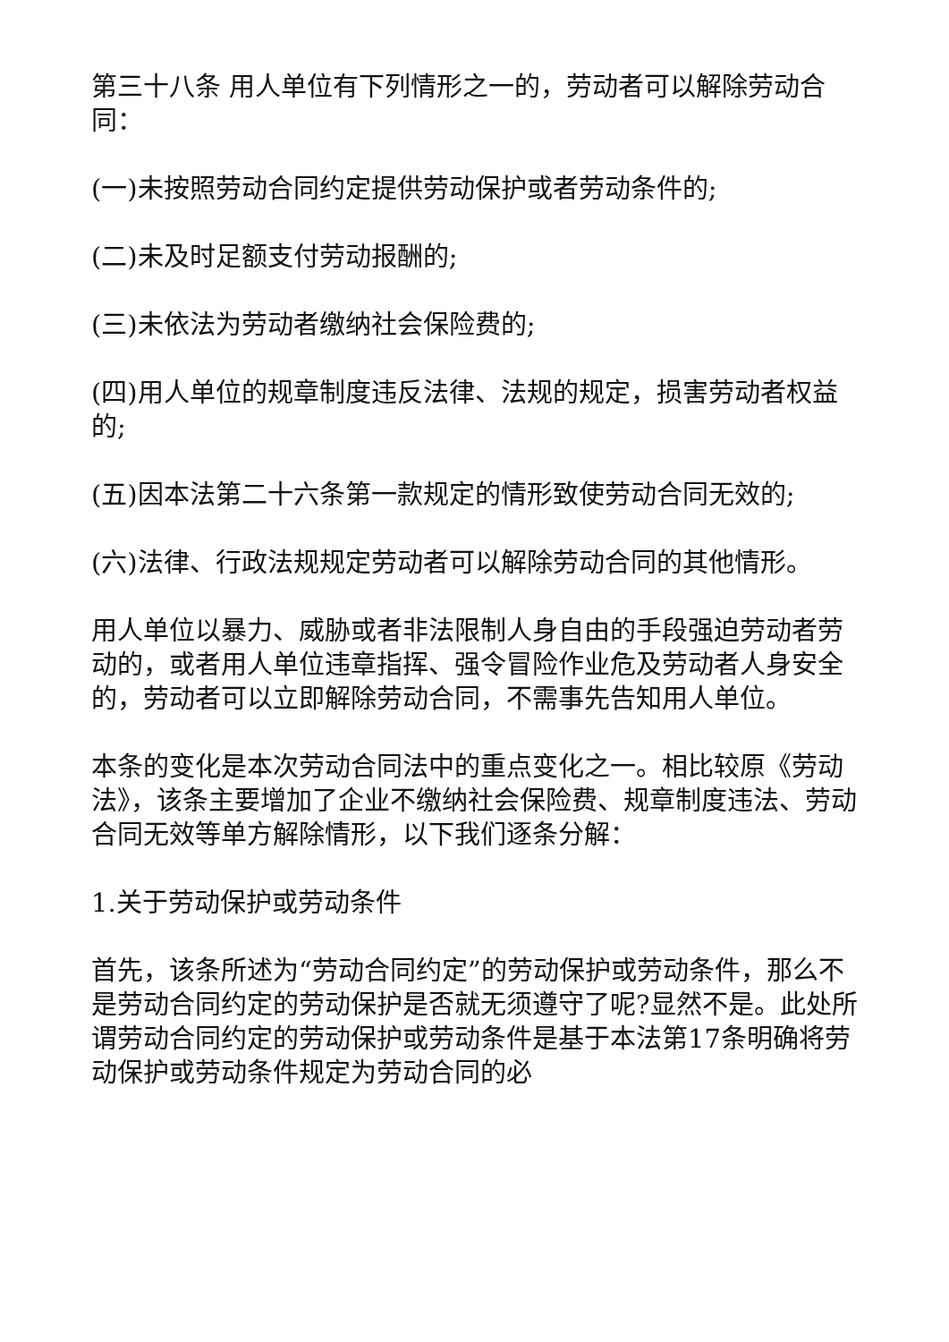第三十八条 用人单位有下列情形之一的，劳动者可以解除劳动合同：
(一)未按照劳动合同约定提供劳动保护或者劳动条件的;
(二)未及时足额支付劳动报酬的;
(三)未依法为劳动者缴纳社会保险费的;
(四)用人单位的规章制度违反法律、法规的规定，损害劳动者权益的;
(五)因本法第二十六条第一款规定的情形致使劳动合同无效的;
(六)法律、行政法规规定劳动者可以解除劳动合同的其他情形。
用人单位以暴力、威胁或者非法限制人身自由的手段强迫劳动者劳动的，或者用人单位违章指挥、强令冒险作业危及劳动者人身安全的，劳动者可以立即解除劳动合同，不需事先告知用人单位。
本条的变化是本次劳动合同法中的重点变化之一。相比较原《劳动法》，该条主要增加了企业不缴纳社会保险费、规章制度违法、劳动合同无效等单方解除情形，以下我们逐条分解：
1.关于劳动保护或劳动条件
首先，该条所述为“劳动合同约定”的劳动保护或劳动条件，那么不是劳动合同约定的劳动保护是否就无须遵守了呢?显然不是。此处所谓劳动合同约定的劳动保护或劳动条件是基于本法第17条明确将劳动保护或劳动条件规定为劳动合同的必